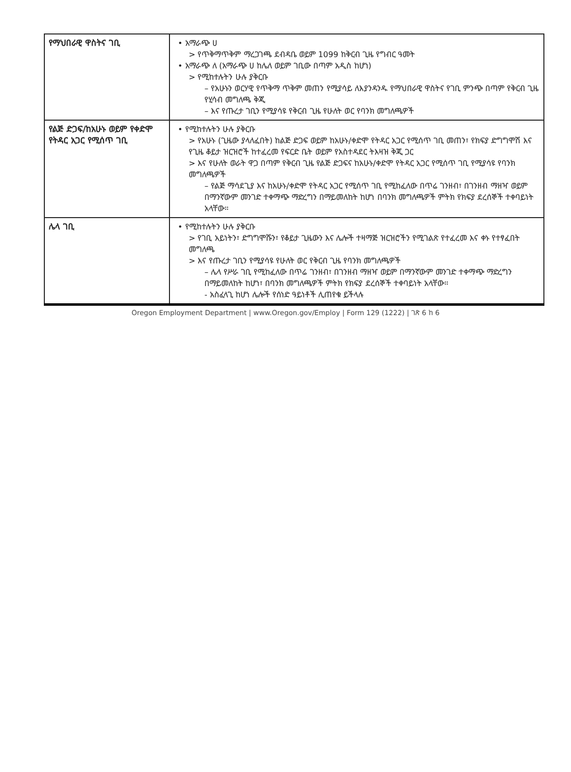| የማህበራዊ ዋስትና ገቢ | • አማራጭ ሀ > የጥቅማጥቅም ማረጋገጫ ደብዳቤ ወይም 1099 ከቅርብ ጊዜ የግብር ዓመት • አማራጭ ለ (አማራጭ ሀ ከሌለ ወይም ገቢው በጣም አዲስ ከሆነ) > የሚከተሉትን ሁሉ ያቅርቡ – የአሁኑን ወርሃዊ የጥቅማ ጥቅም መጠን የሚያሳይ ለእያንዳንዱ የማህበራዊ ዋስትና የገቢ ምንጭ በጣም የቅርብ ጊዜ የሂሳብ መግለጫ ቅጂ – እና የጡረታ ገቢን የሚያሳዩ የቅርብ ጊዜ የሁለት ወር የባንክ መግለጫዎች |
| የልጅ ድጋፍ/ከአሁኑ ወይም የቀድሞ የትዳር አጋር የሚሰጥ ገቢ | • የሚከተሉትን ሁሉ ያቅርቡ > የአሁኑ (ጊዜው ያላለፈበት) ከልጅ ድጋፍ ወይም ከአሁኑ/ቀድሞ የትዳር አጋር የሚሰጥ ገቢ መጠን፣ የክፍያ ድግግሞሽ እና የጊዜ ቆይታ ዝርዝሮች ከተፈረመ የፍርድ ቤት ወይም የአስተዳደር ትእዛዝ ቅጂ ጋር > እና የሁለት ወራት ዋጋ በጣም የቅርብ ጊዜ የልጅ ድጋፍና ከአሁኑ/ቀድሞ የትዳር አጋር የሚሰጥ ገቢ የሚያሳዩ የባንክ መግለጫዎች – የልጅ ማሳደጊያ እና ከአሁኑ/ቀድሞ የትዳር አጋር የሚሰጥ ገቢ የሚከፈለው በጥሬ ገንዘብ፣ በገንዘብ ማዘዣ ወይም በማንኛውም መንገድ ተቀማጭ ማድረግን በማይመለከት ከሆነ በባንክ መግለጫዎች ምትክ የክፍያ ደረሰኞች ተቀባይነት አላቸው። |
| ሌላ ገቢ | • የሚከተሉትን ሁሉ ያቅርቡ > የገቢ አይነትን፣ ድግግሞሹን፣ የቆይታ ጊዜውን እና ሌሎች ተዛማጅ ዝርዝሮችን የሚገልጽ የተፈረመ እና ቀኑ የተፃፈበት መግለጫ > እና የጡረታ ገቢን የሚያሳዩ የሁለት ወር የቅርብ ጊዜ የባንክ መግለጫዎች – ሌላ የሥራ ገቢ የሚከፈለው በጥሬ ገንዘብ፣ በገንዘብ ማዘዣ ወይም በማንኛውም መንገድ ተቀማጭ ማድረግን በማይመለከት ከሆነ፣ በባንክ መግለጫዎች ምትክ የክፍያ ደረሰኞች ተቀባይነት አላቸው። - አስፈላጊ ከሆነ ሌሎች የሰነድ ዓይነቶች ሊጠየቁ ይችላሉ |
Oregon Employment Department | www.Oregon.gov/Employ | Form 129 (1222) | ገጽ 6 ከ 6